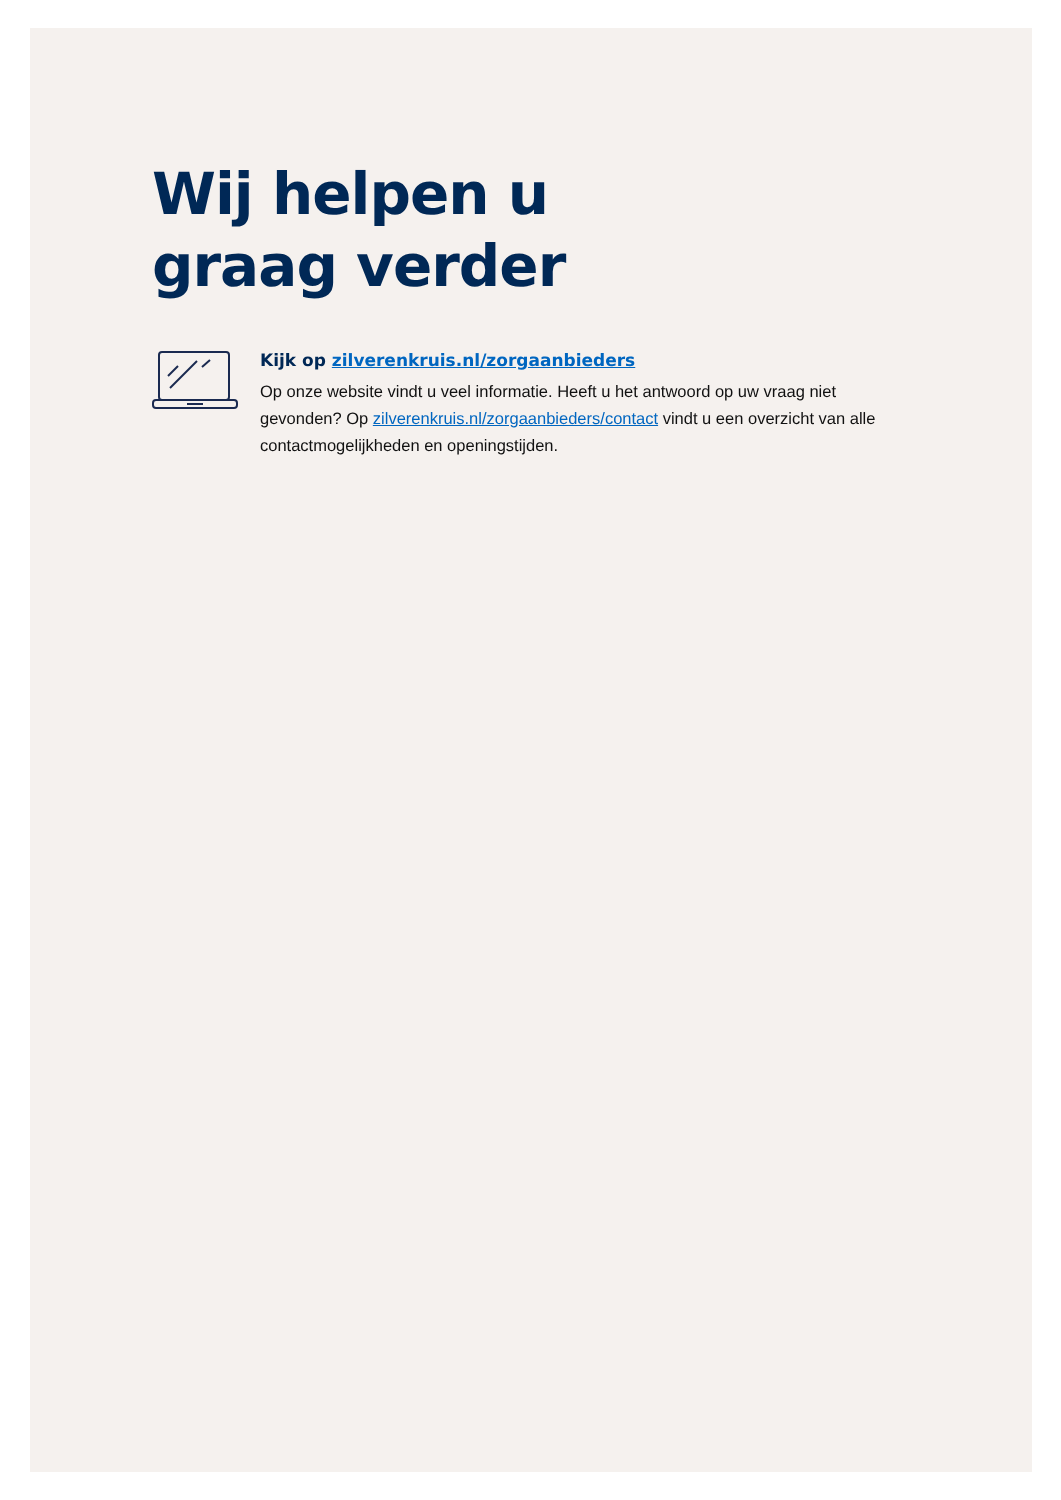Wij helpen u
graag verder
Kijk op zilverenkruis.nl/zorgaanbieders
Op onze website vindt u veel informatie. Heeft u het antwoord op uw vraag niet gevonden? Op zilverenkruis.nl/zorgaanbieders/contact vindt u een overzicht van alle contactmogelijkheden en openingstijden.